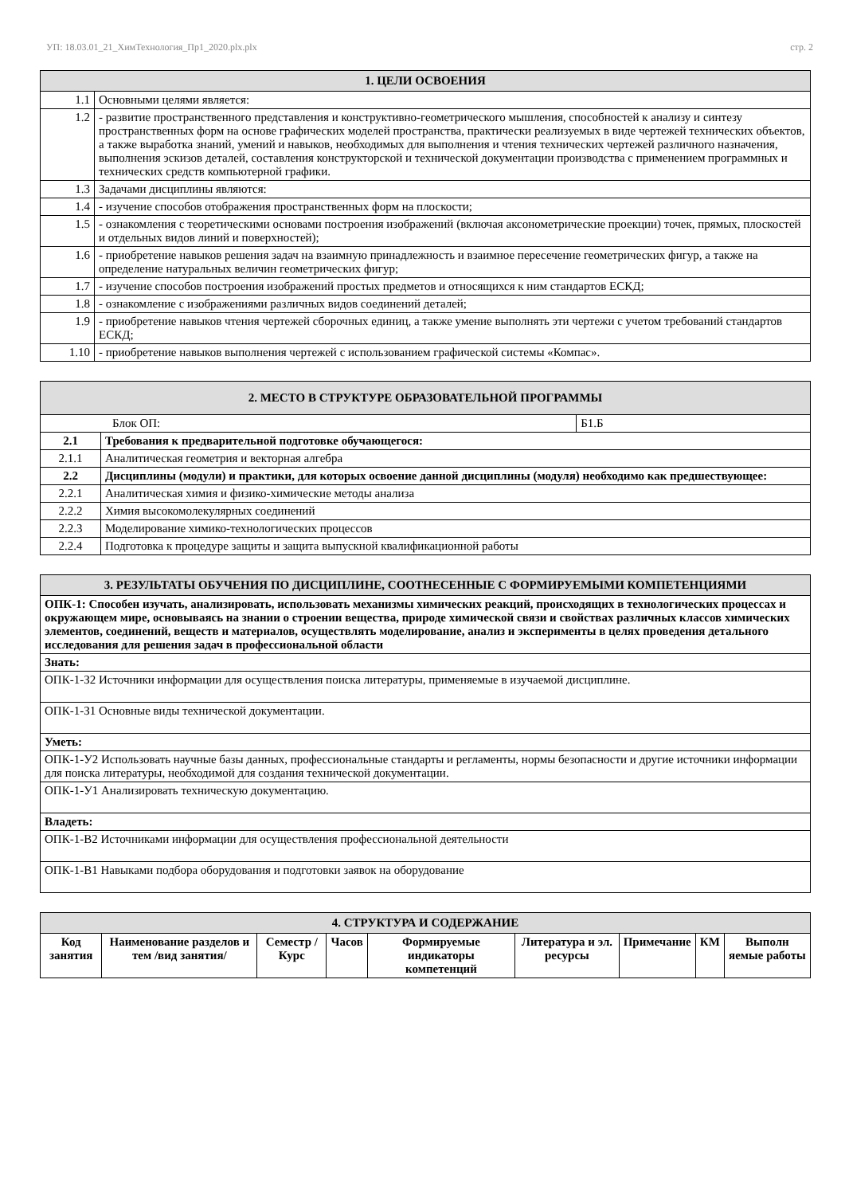УП: 18.03.01_21_ХимТехнология_Пр1_2020.plx.plx стр. 2
| 1. ЦЕЛИ ОСВОЕНИЯ | |
| --- | --- |
| 1.1 | Основными целями является: |
| 1.2 | - развитие пространственного представления и конструктивно-геометрического мышления, способностей к анализу и синтезу пространственных форм на основе графических моделей пространства, практически реализуемых в виде чертежей технических объектов, а также выработка знаний, умений и навыков, необходимых для выполнения и чтения технических чертежей различного назначения, выполнения эскизов деталей, составления конструкторской и технической документации производства с применением программных и технических средств компьютерной графики. |
| 1.3 | Задачами дисциплины являются: |
| 1.4 | - изучение способов отображения пространственных форм на плоскости; |
| 1.5 | - ознакомления с теоретическими основами построения изображений (включая аксонометрические проекции) точек, прямых, плоскостей и отдельных видов линий и поверхностей); |
| 1.6 | - приобретение навыков решения задач на взаимную принадлежность и взаимное пересечение геометрических фигур, а также на определение натуральных величин геометрических фигур; |
| 1.7 | - изучение способов построения изображений простых предметов и относящихся к ним стандартов ЕСКД; |
| 1.8 | - ознакомление с изображениями различных видов соединений деталей; |
| 1.9 | - приобретение навыков чтения чертежей сборочных единиц, а также умение выполнять эти чертежи с учетом требований стандартов ЕСКД; |
| 1.10 | - приобретение навыков выполнения чертежей с использованием графической системы «Компас». |
| 2. МЕСТО В СТРУКТУРЕ ОБРАЗОВАТЕЛЬНОЙ ПРОГРАММЫ | | |
| --- | --- | --- |
| Блок ОП: | | Б1.Б |
| 2.1 | Требования к предварительной подготовке обучающегося: | |
| 2.1.1 | Аналитическая геометрия и векторная алгебра | |
| 2.2 | Дисциплины (модули) и практики, для которых освоение данной дисциплины (модуля) необходимо как предшествующее: | |
| 2.2.1 | Аналитическая химия и физико-химические методы анализа | |
| 2.2.2 | Химия высокомолекулярных соединений | |
| 2.2.3 | Моделирование химико-технологических процессов | |
| 2.2.4 | Подготовка к процедуре защиты и защита выпускной квалификационной работы | |
| 3. РЕЗУЛЬТАТЫ ОБУЧЕНИЯ ПО ДИСЦИПЛИНЕ, СООТНЕСЕННЫЕ С ФОРМИРУЕМЫМИ КОМПЕТЕНЦИЯМИ |
| --- |
| ОПК-1: Способен изучать, анализировать, использовать механизмы химических реакций, происходящих в технологических процессах и окружающем мире, основываясь на знании о строении вещества, природе химической связи и свойствах различных классов химических элементов, соединений, веществ и материалов, осуществлять моделирование, анализ и эксперименты в целях проведения детального исследования для решения задач в профессиональной области |
| Знать: |
| ОПК-1-З2 Источники информации для осуществления поиска литературы, применяемые в изучаемой дисциплине. |
| ОПК-1-З1 Основные виды технической документации. |
| Уметь: |
| ОПК-1-У2 Использовать научные базы данных, профессиональные стандарты и регламенты, нормы безопасности и другие источники информации для поиска литературы, необходимой для создания технической документации. |
| ОПК-1-У1 Анализировать техническую документацию. |
| Владеть: |
| ОПК-1-В2 Источниками информации для осуществления профессиональной деятельности |
| ОПК-1-В1 Навыками подбора оборудования и подготовки заявок на оборудование |
| 4. СТРУКТУРА И СОДЕРЖАНИЕ | | | | | | | | |
| --- | --- | --- | --- | --- | --- | --- | --- | --- |
| Код занятия | Наименование разделов и тем /вид занятия/ | Семестр / Курс | Часов | Формируемые индикаторы компетенций | Литература и эл. ресурсы | Примечание | КМ | Выполн яемые работы |